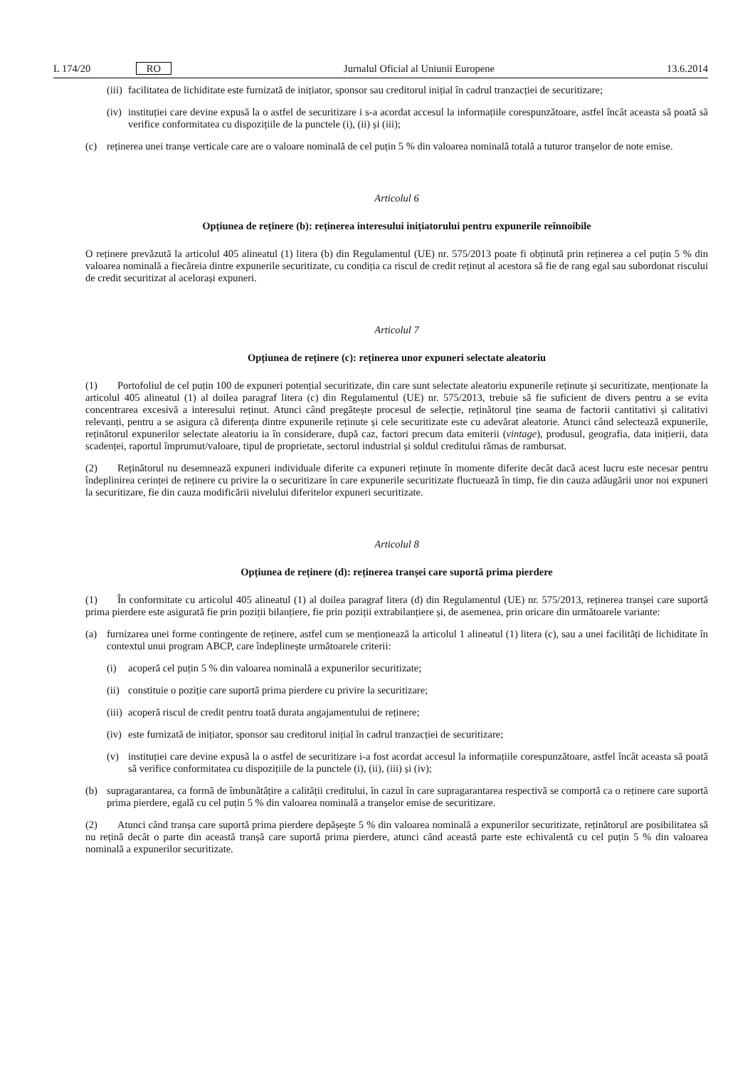L 174/20 RO Jurnalul Oficial al Uniunii Europene 13.6.2014
(iii) facilitatea de lichiditate este furnizată de inițiator, sponsor sau creditorul inițial în cadrul tranzacției de securitizare;
(iv) instituției care devine expusă la o astfel de securitizare i s-a acordat accesul la informațiile corespunzătoare, astfel încât aceasta să poată să verifice conformitatea cu dispozițiile de la punctele (i), (ii) și (iii);
(c) reținerea unei tranșe verticale care are o valoare nominală de cel puțin 5 % din valoarea nominală totală a tuturor tranșelor de note emise.
Articolul 6
Opțiunea de reținere (b): reținerea interesului inițiatorului pentru expunerile reînnoibile
O reținere prevăzută la articolul 405 alineatul (1) litera (b) din Regulamentul (UE) nr. 575/2013 poate fi obținută prin reținerea a cel puțin 5 % din valoarea nominală a fiecăreia dintre expunerile securitizate, cu condiția ca riscul de credit reținut al acestora să fie de rang egal sau subordonat riscului de credit securitizat al acelorași expuneri.
Articolul 7
Opțiunea de reținere (c): reținerea unor expuneri selectate aleatoriu
(1) Portofoliul de cel puțin 100 de expuneri potențial securitizate, din care sunt selectate aleatoriu expunerile reținute și securitizate, menționate la articolul 405 alineatul (1) al doilea paragraf litera (c) din Regulamentul (UE) nr. 575/2013, trebuie să fie suficient de divers pentru a se evita concentrarea excesivă a interesului reținut. Atunci când pregătește procesul de selecție, reținătorul ține seama de factorii cantitativi și calitativi relevanți, pentru a se asigura că diferența dintre expunerile reținute și cele securitizate este cu adevărat aleatorie. Atunci când selectează expunerile, reținătorul expunerilor selectate aleatoriu ia în considerare, după caz, factori precum data emiterii (vintage), produsul, geografia, data inițierii, data scadenței, raportul împrumut/valoare, tipul de proprietate, sectorul industrial și soldul creditului rămas de rambursat.
(2) Reținătorul nu desemnează expuneri individuale diferite ca expuneri reținute în momente diferite decât dacă acest lucru este necesar pentru îndeplinirea cerinței de reținere cu privire la o securitizare în care expunerile securitizate fluctuează în timp, fie din cauza adăugării unor noi expuneri la securitizare, fie din cauza modificării nivelului diferitelor expuneri securitizate.
Articolul 8
Opțiunea de reținere (d): reținerea tranșei care suportă prima pierdere
(1) În conformitate cu articolul 405 alineatul (1) al doilea paragraf litera (d) din Regulamentul (UE) nr. 575/2013, reținerea tranșei care suportă prima pierdere este asigurată fie prin poziții bilanțiere, fie prin poziții extrabilanțiere și, de asemenea, prin oricare din următoarele variante:
(a) furnizarea unei forme contingente de reținere, astfel cum se menționează la articolul 1 alineatul (1) litera (c), sau a unei facilități de lichiditate în contextul unui program ABCP, care îndeplinește următoarele criterii:
(i) acoperă cel puțin 5 % din valoarea nominală a expunerilor securitizate;
(ii) constituie o poziție care suportă prima pierdere cu privire la securitizare;
(iii) acoperă riscul de credit pentru toată durata angajamentului de reținere;
(iv) este furnizată de inițiator, sponsor sau creditorul inițial în cadrul tranzacției de securitizare;
(v) instituției care devine expusă la o astfel de securitizare i-a fost acordat accesul la informațiile corespunzătoare, astfel încât aceasta să poată să verifice conformitatea cu dispozițiile de la punctele (i), (ii), (iii) și (iv);
(b) supragarantarea, ca formă de îmbunătățire a calității creditului, în cazul în care supragarantarea respectivă se comportă ca o reținere care suportă prima pierdere, egală cu cel puțin 5 % din valoarea nominală a tranșelor emise de securitizare.
(2) Atunci când tranșa care suportă prima pierdere depășește 5 % din valoarea nominală a expunerilor securitizate, reținătorul are posibilitatea să nu rețină decât o parte din această tranșă care suportă prima pierdere, atunci când această parte este echivalentă cu cel puțin 5 % din valoarea nominală a expunerilor securitizate.